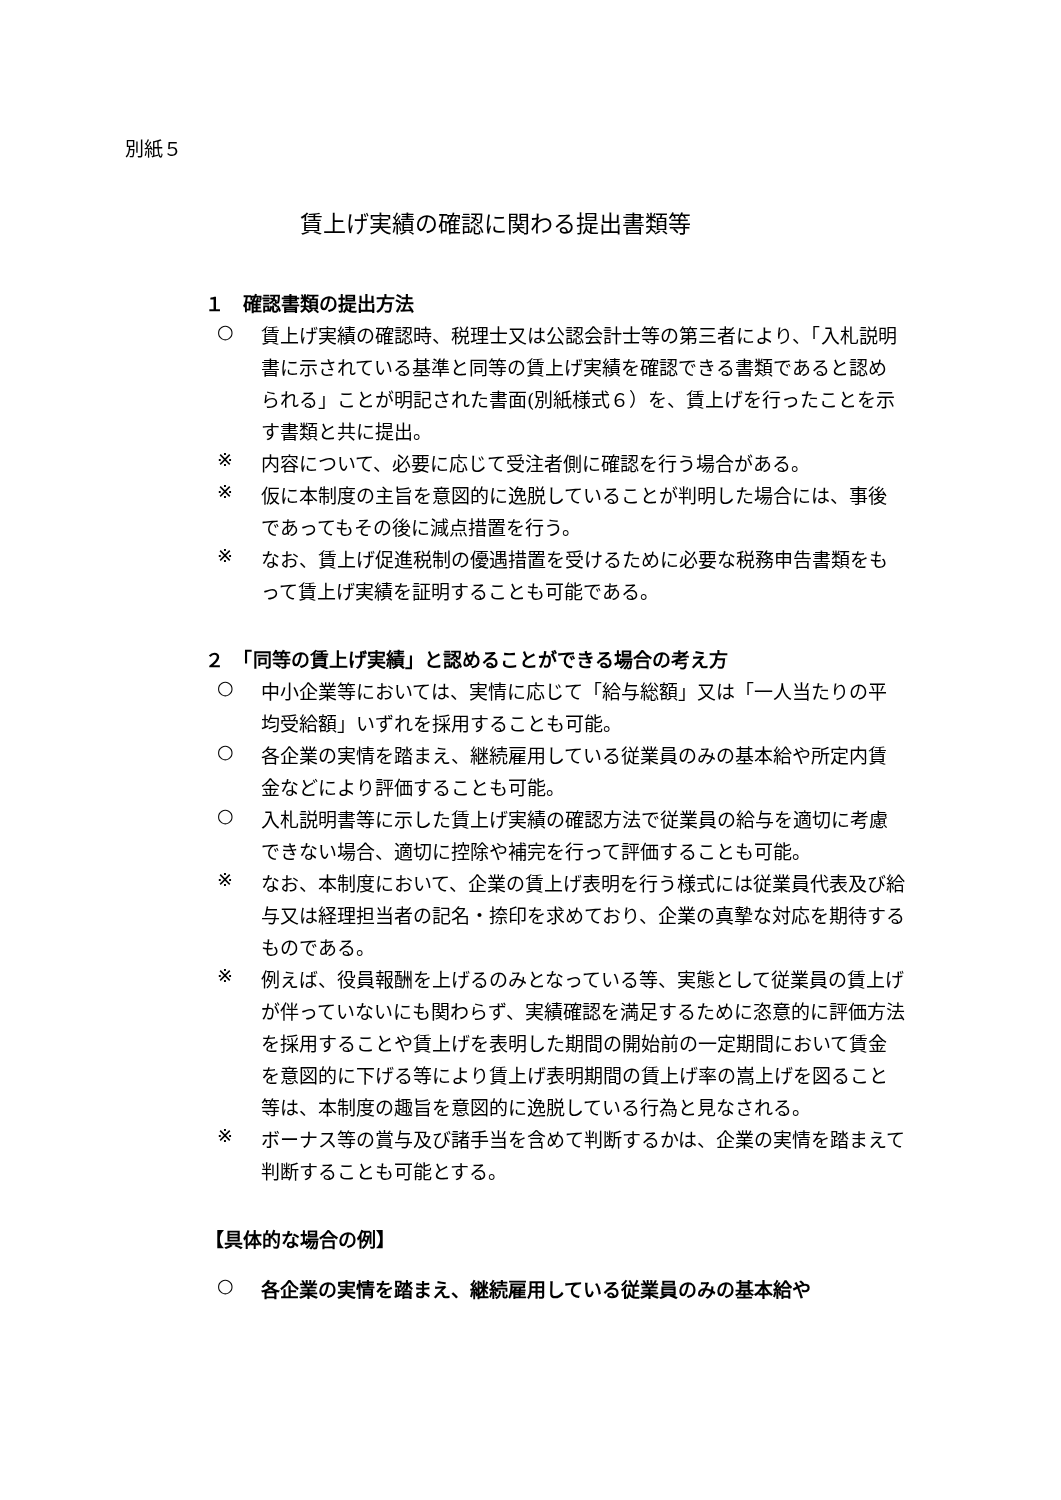別紙５
賃上げ実績の確認に関わる提出書類等
１　確認書類の提出方法
○
賃上げ実績の確認時、税理士又は公認会計士等の第三者により、「入札説明書に示されている基準と同等の賃上げ実績を確認できる書類であると認められる」ことが明記された書面(別紙様式６）を、賃上げを行ったことを示す書類と共に提出。
※
内容について、必要に応じて受注者側に確認を行う場合がある。
※
仮に本制度の主旨を意図的に逸脱していることが判明した場合には、事後であってもその後に減点措置を行う。
※
なお、賃上げ促進税制の優遇措置を受けるために必要な税務申告書類をもって賃上げ実績を証明することも可能である。
２　「同等の賃上げ実績」と認めることができる場合の考え方
○
中小企業等においては、実情に応じて「給与総額」又は「一人当たりの平均受給額」いずれを採用することも可能。
○
各企業の実情を踏まえ、継続雇用している従業員のみの基本給や所定内賃金などにより評価することも可能。
○
入札説明書等に示した賃上げ実績の確認方法で従業員の給与を適切に考慮できない場合、適切に控除や補完を行って評価することも可能。
※
なお、本制度において、企業の賃上げ表明を行う様式には従業員代表及び給与又は経理担当者の記名・捺印を求めており、企業の真摯な対応を期待するものである。
※
例えば、役員報酬を上げるのみとなっている等、実態として従業員の賃上げが伴っていないにも関わらず、実績確認を満足するために恣意的に評価方法を採用することや賃上げを表明した期間の開始前の一定期間において賃金を意図的に下げる等により賃上げ表明期間の賃上げ率の嵩上げを図ること等は、本制度の趣旨を意図的に逸脱している行為と見なされる。
※
ボーナス等の賞与及び諸手当を含めて判断するかは、企業の実情を踏まえて判断することも可能とする。
【具体的な場合の例】
○
各企業の実情を踏まえ、継続雇用している従業員のみの基本給や